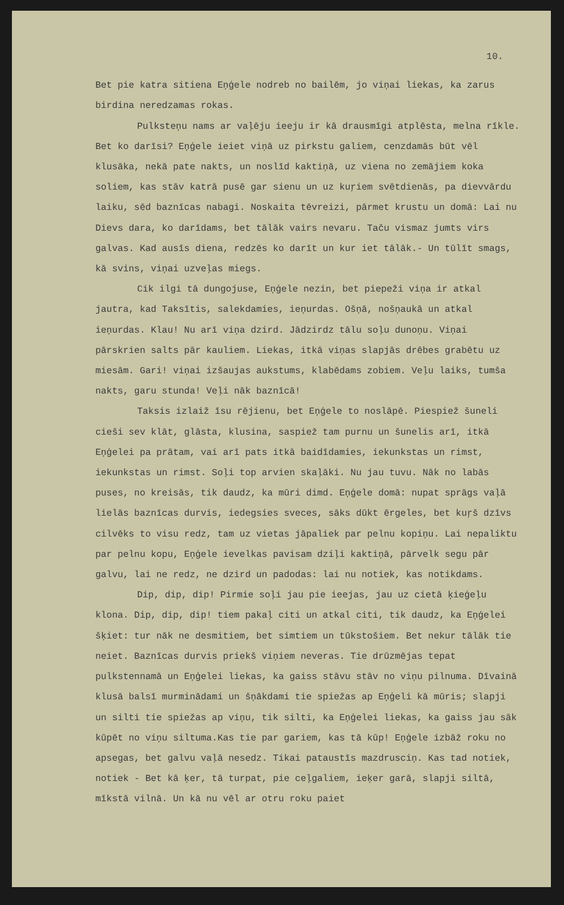10.
Bet pie katra sitiena Eņģele nodreb no bailēm, jo viņai liekas, ka zarus birdina neredzamas rokas.
Pulksteņu nams ar vaļēju ieeju ir kā drausmīgi atplēsta, melna rīkle. Bet ko darīsi? Eņģele ieiet viņā uz pirkstu galiem, cenzdamās būt vēl klusāka, nekā pate nakts, un noslīd kaktiņā, uz viena no zemājiem koka soliem, kas stāv katrā pusē gar sienu un uz kuŗiem svētdienās, pa dievvārdu laiku, sēd baznīcas nabagi. Noskaita tēvreizi, pārmet krustu un domā: Lai nu Dievs dara, ko darīdams, bet tālāk vairs nevaru. Taču vismaz jumts virs galvas. Kad ausīs diena, redzēs ko darīt un kur iet tālāk.- Un tūlīt smags, kā svins, viņai uzveļas miegs.
Cik ilgi tā dungojuse, Eņģele nezin, bet piepeži viņa ir atkal jautra, kad Taksītis, salekdamies, ieņurdas. Ošņā, nošņaukā un atkal ieņurdas. Klau! Nu arī viņa dzird. Jādzirdz tālu soļu dunoņu. Viņai pārskrien salts pār kauliem. Liekas, itkā viņas slapjās drēbes grabētu uz miesām. Gari! viņai izšaujas aukstums, klabēdams zobiem. Veļu laiks, tumša nakts, garu stunda! Veļi nāk baznīcā!
Taksis izlaiž īsu rējienu, bet Eņģele to noslāpē. Piespiež šuneli cieši sev klāt, glāsta, klusina, saspiež tam purnu un šunelis arī, itkā Eņģelei pa prātam, vai arī pats itkā baidīdamies, iekunkstas un rimst, iekunkstas un rimst. Soļi top arvien skaļāki. Nu jau tuvu. Nāk no labās puses, no kreisās, tik daudz, ka mūri dimd. Eņģele domā: nupat sprāgs vaļā lielās baznīcas durvis, iedegsies sveces, sāks dūkt ērgeles, bet kuŗš dzīvs cilvēks to visu redz, tam uz vietas jāpaliek par pelnu kopiņu. Lai nepaliktu par pelnu kopu, Eņģele ievelkas pavisam dziļi kaktiņā, pārvelk segu pār galvu, lai ne redz, ne dzird un padodas: lai nu notiek, kas notikdams.
Dip, dip, dip! Pirmie soļi jau pie ieejas, jau uz cietā ķieģeļu klona. Dip, dip, dip! tiem pakaļ citi un atkal citi, tik daudz, ka Eņģelei šķiet: tur nāk ne desmitiem, bet simtiem un tūkstošiem. Bet nekur tālāk tie neiet. Baznīcas durvis priekš viņiem neveras. Tie drūzmējas tepat pulkstennamā un Eņģelei liekas, ka gaiss stāvu stāv no viņu pilnuma. Dīvainā klusā balsī murminādami un šņākdami tie spiežas ap Eņģeli kā mūris; slapji un silti tie spiežas ap viņu, tik silti, ka Eņģelei liekas, ka gaiss jau sāk kūpēt no viņu siltuma.Kas tie par gariem, kas tā kūp! Eņģele izbāž roku no apsegas, bet galvu vaļā nesedz. Tikai pataustīs mazdrusciņ. Kas tad notiek, notiek - Bet kā ķer, tā turpat, pie ceļgaliem, ieķer garā, slapji siltā, mīkstā vilnā. Un kā nu vēl ar otru roku paiet